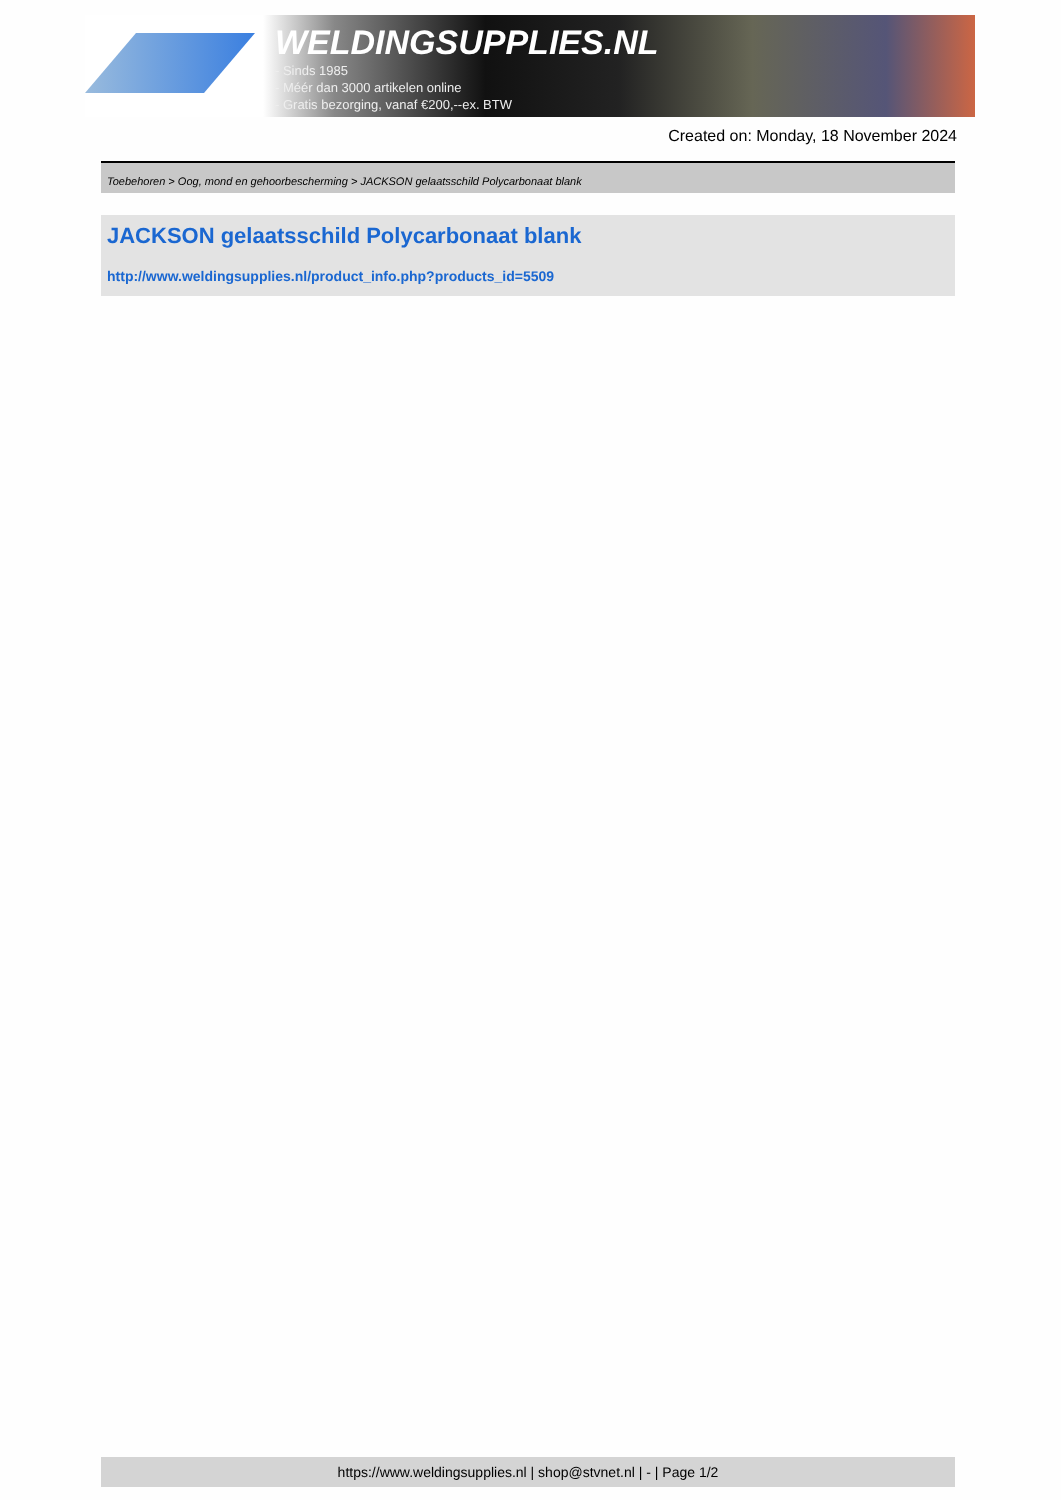WELDINGSUPPLIES.NL
- Sinds 1985
- Méér dan 3000 artikelen online
- Gratis bezorging, vanaf €200,--ex. BTW
Created on: Monday, 18 November 2024
Toebehoren > Oog, mond en gehoorbescherming > JACKSON gelaatsschild Polycarbonaat blank
JACKSON gelaatsschild Polycarbonaat blank
http://www.weldingsupplies.nl/product_info.php?products_id=5509
https://www.weldingsupplies.nl | shop@stvnet.nl | - | Page 1/2